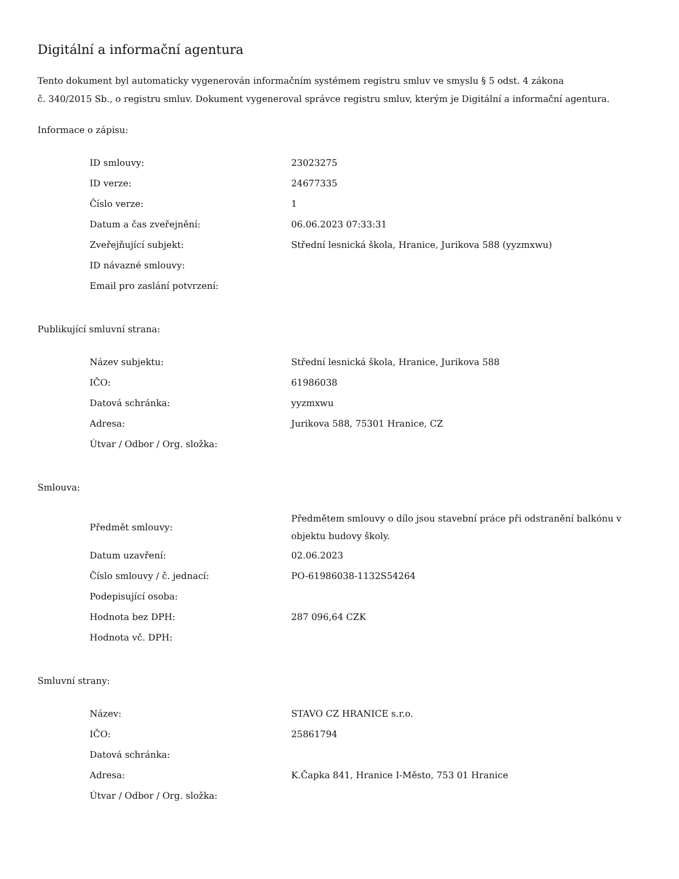Digitální a informační agentura
Tento dokument byl automaticky vygenerován informačním systémem registru smluv ve smyslu § 5 odst. 4 zákona
č. 340/2015 Sb., o registru smluv. Dokument vygeneroval správce registru smluv, kterým je Digitální a informační agentura.
Informace o zápisu:
| ID smlouvy: | 23023275 |
| ID verze: | 24677335 |
| Číslo verze: | 1 |
| Datum a čas zveřejnění: | 06.06.2023 07:33:31 |
| Zveřejňující subjekt: | Střední lesnická škola, Hranice, Jurikova 588 (yyzmxwu) |
| ID návazné smlouvy: | |
| Email pro zaslání potvrzení: | |
Publikující smluvní strana:
| Název subjektu: | Střední lesnická škola, Hranice, Jurikova 588 |
| IČO: | 61986038 |
| Datová schránka: | yyzmxwu |
| Adresa: | Jurikova 588, 75301 Hranice, CZ |
| Útvar / Odbor / Org. složka: | |
Smlouva:
| Předmět smlouvy: | Předmětem smlouvy o dílo jsou stavební práce při odstranění balkónu v objektu budovy školy. |
| Datum uzavření: | 02.06.2023 |
| Číslo smlouvy / č. jednací: | PO-61986038-1132S54264 |
| Podepisující osoba: | |
| Hodnota bez DPH: | 287 096,64 CZK |
| Hodnota vč. DPH: | |
Smluvní strany:
| Název: | STAVO CZ HRANICE s.r.o. |
| IČO: | 25861794 |
| Datová schránka: | |
| Adresa: | K.Čapka 841, Hranice I-Město, 753 01 Hranice |
| Útvar / Odbor / Org. složka: | |